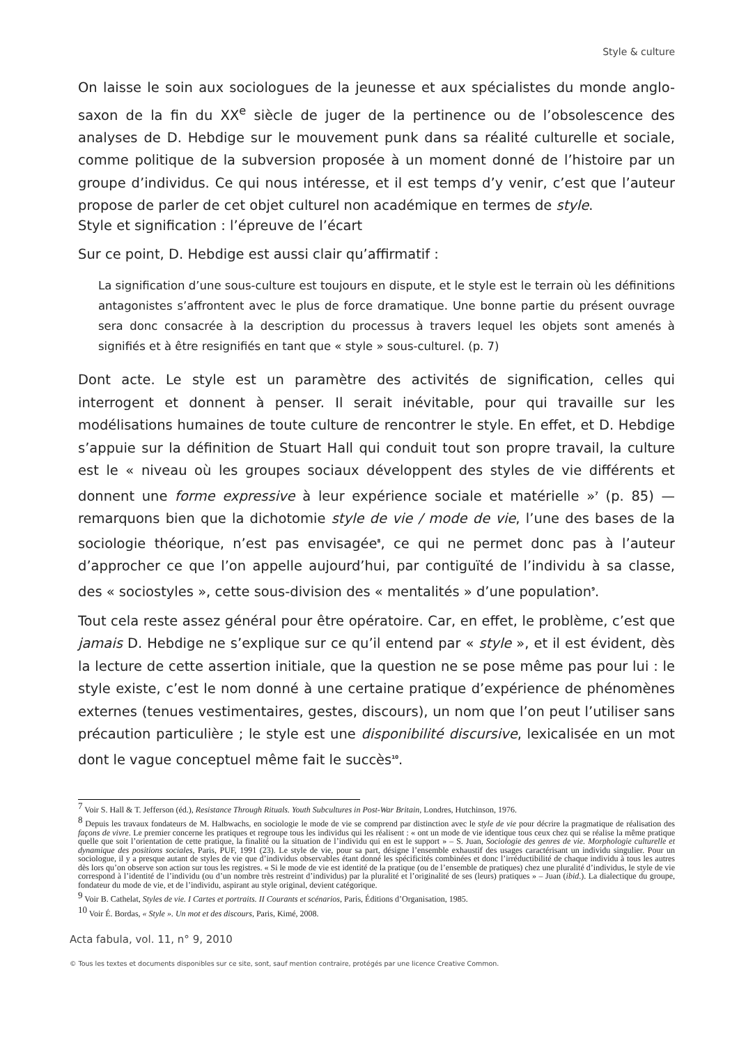Style & culture
On laisse le soin aux sociologues de la jeunesse et aux spécialistes du monde anglo-saxon de la fin du XX<sup>e</sup> siècle de juger de la pertinence ou de l’obsolescence des analyses de D. Hebdige sur le mouvement punk dans sa réalité culturelle et sociale, comme politique de la subversion proposée à un moment donné de l’histoire par un groupe d’individus. Ce qui nous intéresse, et il est temps d’y venir, c’est que l’auteur propose de parler de cet objet culturel non académique en termes de style.
Style et signification : l’épreuve de l’écart
Sur ce point, D. Hebdige est aussi clair qu’affirmatif :
La signification d’une sous-culture est toujours en dispute, et le style est le terrain où les définitions antagonistes s’affrontent avec le plus de force dramatique. Une bonne partie du présent ouvrage sera donc consacrée à la description du processus à travers lequel les objets sont amenés à signifiés et à être resignifiés en tant que « style » sous-culturel. (p. 7)
Dont acte. Le style est un paramètre des activités de signification, celles qui interrogent et donnent à penser. Il serait inévitable, pour qui travaille sur les modélisations humaines de toute culture de rencontrer le style. En effet, et D. Hebdige s’appuie sur la définition de Stuart Hall qui conduit tout son propre travail, la culture est le « niveau où les groupes sociaux développent des styles de vie différents et donnent une forme expressive à leur expérience sociale et matérielle »<sup>7</sup> (p. 85) — remarquons bien que la dichotomie style de vie / mode de vie, l’une des bases de la sociologie théorique, n’est pas envisagée<sup>8</sup>, ce qui ne permet donc pas à l’auteur d’approcher ce que l’on appelle aujourd’hui, par contiguïté de l’individu à sa classe, des « sociostyles », cette sous-division des « mentalités » d’une population<sup>9</sup>.
Tout cela reste assez général pour être opératoire. Car, en effet, le problème, c’est que jamais D. Hebdige ne s’explique sur ce qu’il entend par « style », et il est évident, dès la lecture de cette assertion initiale, que la question ne se pose même pas pour lui : le style existe, c’est le nom donné à une certaine pratique d’expérience de phénomènes externes (tenues vestimentaires, gestes, discours), un nom que l’on peut l’utiliser sans précaution particulière ; le style est une disponibilité discursive, lexicalisée en un mot dont le vague conceptuel même fait le succès<sup>10</sup>.
<sup>7</sup> Voir S. Hall & T. Jefferson (éd.), Resistance Through Rituals. Youth Subcultures in Post-War Britain, Londres, Hutchinson, 1976.
<sup>8</sup> Depuis les travaux fondateurs de M. Halbwachs, en sociologie le mode de vie se comprend par distinction avec le style de vie pour décrire la pragmatique de réalisation des façons de vivre. Le premier concerne les pratiques et regroupe tous les individus qui les réalisent : « ont un mode de vie identique tous ceux chez qui se réalise la même pratique quelle que soit l’orientation de cette pratique, la finalité ou la situation de l’individu qui en est le support » – S. Juan, Sociologie des genres de vie. Morphologie culturelle et dynamique des positions sociales, Paris, PUF, 1991 (23). Le style de vie, pour sa part, désigne l’ensemble exhaustif des usages caractérisant un individu singulier. Pour un sociologue, il y a presque autant de styles de vie que d’individus observables étant donné les spécificités combinées et donc l’irréductibilité de chaque individu à tous les autres dès lors qu’on observe son action sur tous les registres. « Si le mode de vie est identité de la pratique (ou de l’ensemble de pratiques) chez une pluralité d’individus, le style de vie correspond à l’identité de l’individu (ou d’un nombre très restreint d’individus) par la pluralité et l’originalité de ses (leurs) pratiques » – Juan (ibid.). La dialectique du groupe, fondateur du mode de vie, et de l’individu, aspirant au style original, devient catégorique.
<sup>9</sup> Voir B. Cathelat, Styles de vie. I Cartes et portraits. II Courants et scénarios, Paris, Éditions d’Organisation, 1985.
<sup>10</sup> Voir É. Bordas, « Style ». Un mot et des discours, Paris, Kimé, 2008.
Acta fabula, vol. 11, n° 9, 2010
© Tous les textes et documents disponibles sur ce site, sont, sauf mention contraire, protégés par une licence Creative Common.